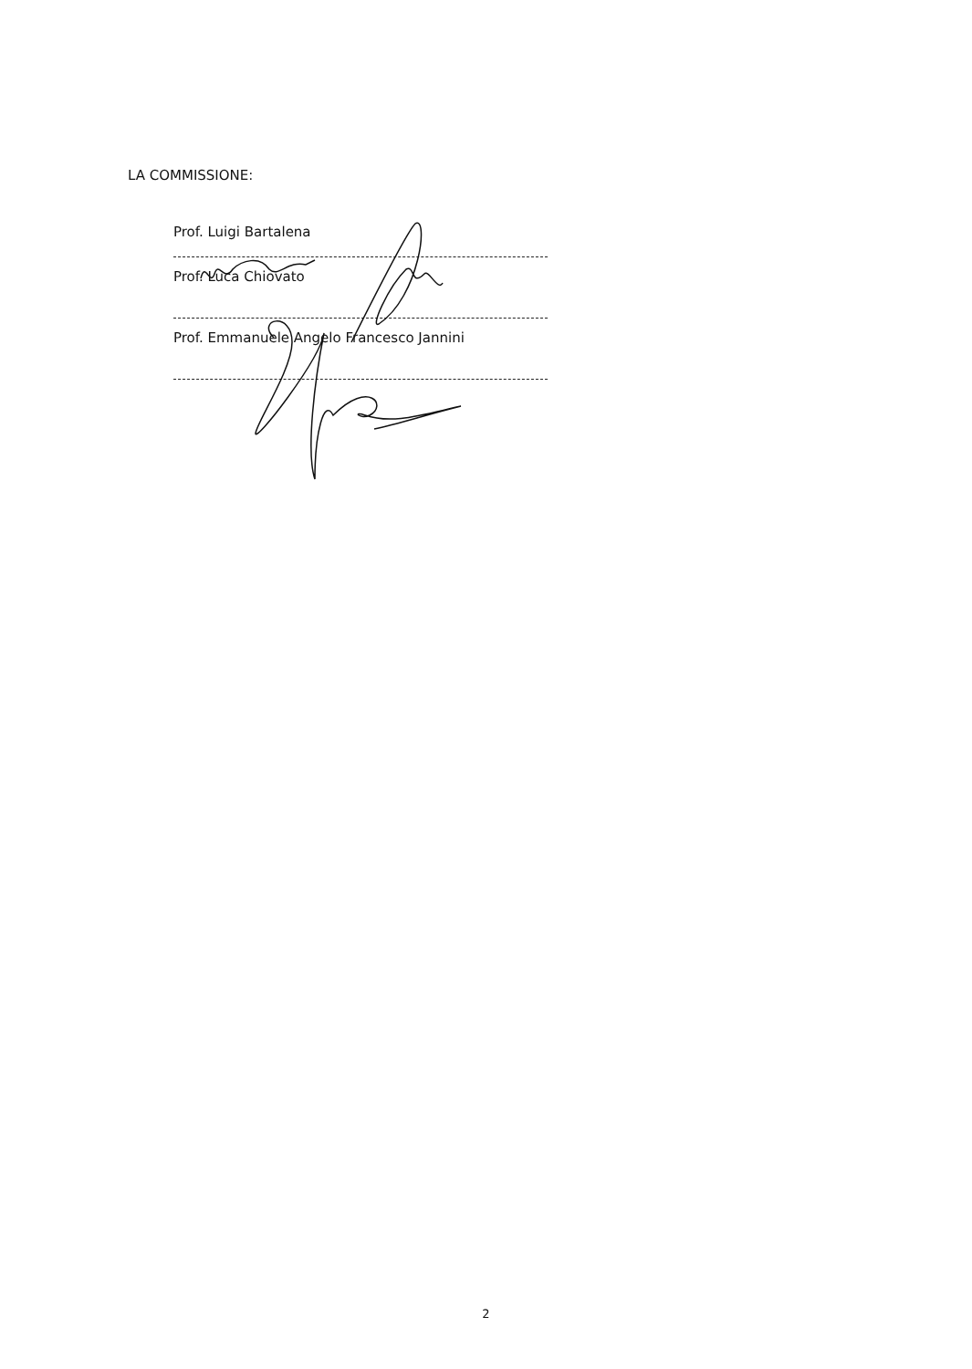LA COMMISSIONE:
Prof. Luigi Bartalena
Prof. Luca Chiovato
Prof. Emmanuele Angelo Francesco Jannini
2